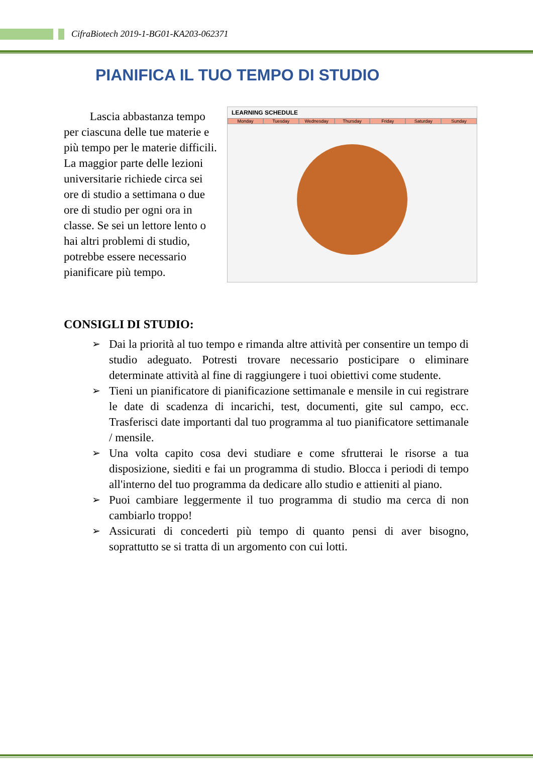CifraBiotech 2019-1-BG01-KA203-062371
PIANIFICA IL TUO TEMPO DI STUDIO
Lascia abbastanza tempo per ciascuna delle tue materie e più tempo per le materie difficili. La maggior parte delle lezioni universitarie richiede circa sei ore di studio a settimana o due ore di studio per ogni ora in classe. Se sei un lettore lento o hai altri problemi di studio, potrebbe essere necessario pianificare più tempo.
LEARNING SCHEDULE
Monday Tuesday Wednesday Thursday Friday Saturday Sunday
CONSIGLI DI STUDIO:
➢ Dai la priorità al tuo tempo e rimanda altre attività per consentire un tempo di studio adeguato. Potresti trovare necessario posticipare o eliminare determinate attività al fine di raggiungere i tuoi obiettivi come studente.
➢ Tieni un pianificatore di pianificazione settimanale e mensile in cui registrare le date di scadenza di incarichi, test, documenti, gite sul campo, ecc. Trasferisci date importanti dal tuo programma al tuo pianificatore settimanale / mensile.
➢ Una volta capito cosa devi studiare e come sfrutterai le risorse a tua disposizione, siediti e fai un programma di studio. Blocca i periodi di tempo all'interno del tuo programma da dedicare allo studio e attieniti al piano.
➢ Puoi cambiare leggermente il tuo programma di studio ma cerca di non cambiarlo troppo!
➢ Assicurati di concederti più tempo di quanto pensi di aver bisogno, soprattutto se si tratta di un argomento con cui lotti.